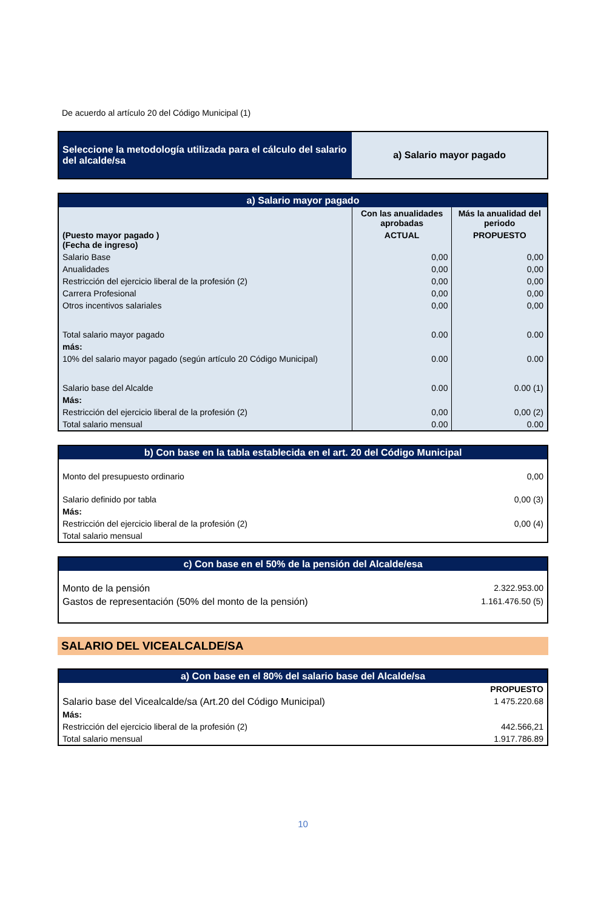De acuerdo al artículo 20 del Código Municipal (1)
| Seleccione la metodología utilizada para el cálculo del salario del alcalde/sa | a) Salario mayor pagado |
| a) Salario mayor pagado | | |
| --- | --- | --- |
| | Con las anualidades aprobadas | Más la anualidad del periodo |
| (Puesto mayor pagado ) (Fecha de ingreso) | ACTUAL | PROPUESTO |
| Salario Base | 0,00 | 0,00 |
| Anualidades | 0,00 | 0,00 |
| Restricción del ejercicio liberal de la profesión (2) | 0,00 | 0,00 |
| Carrera Profesional | 0,00 | 0,00 |
| Otros incentivos salariales | 0,00 | 0,00 |
| Total salario mayor pagado | 0.00 | 0.00 |
| más: | | |
| 10% del salario mayor pagado (según artículo 20 Código Municipal) | 0.00 | 0.00 |
| Salario base del Alcalde | 0.00 | 0.00 (1) |
| Más: | | |
| Restricción del ejercicio liberal de la profesión (2) | 0,00 | 0,00 (2) |
| Total salario mensual | 0.00 | 0.00 |
| b) Con base en la tabla establecida en el art. 20 del Código Municipal | |
| --- | --- |
| Monto del presupuesto ordinario | 0,00 |
| Salario definido por tabla | 0,00 (3) |
| Más: | |
| Restricción del ejercicio liberal de la profesión (2) | 0,00 (4) |
| Total salario mensual | |
| c) Con base en el 50% de la pensión del Alcalde/esa | |
| --- | --- |
| Monto de la pensión | 2.322.953.00 |
| Gastos de representación (50% del monto de la pensión) | 1.161.476.50 (5) |
SALARIO DEL VICEALCALDE/SA
| a) Con base en el 80% del salario base del Alcalde/sa | |
| --- | --- |
| | PROPUESTO |
| Salario base del Vicealcalde/sa (Art.20 del Código Municipal) | 1 475.220.68 |
| Más: | |
| Restricción del ejercicio liberal de la profesión (2) | 442.566,21 |
| Total salario mensual | 1.917.786.89 |
10